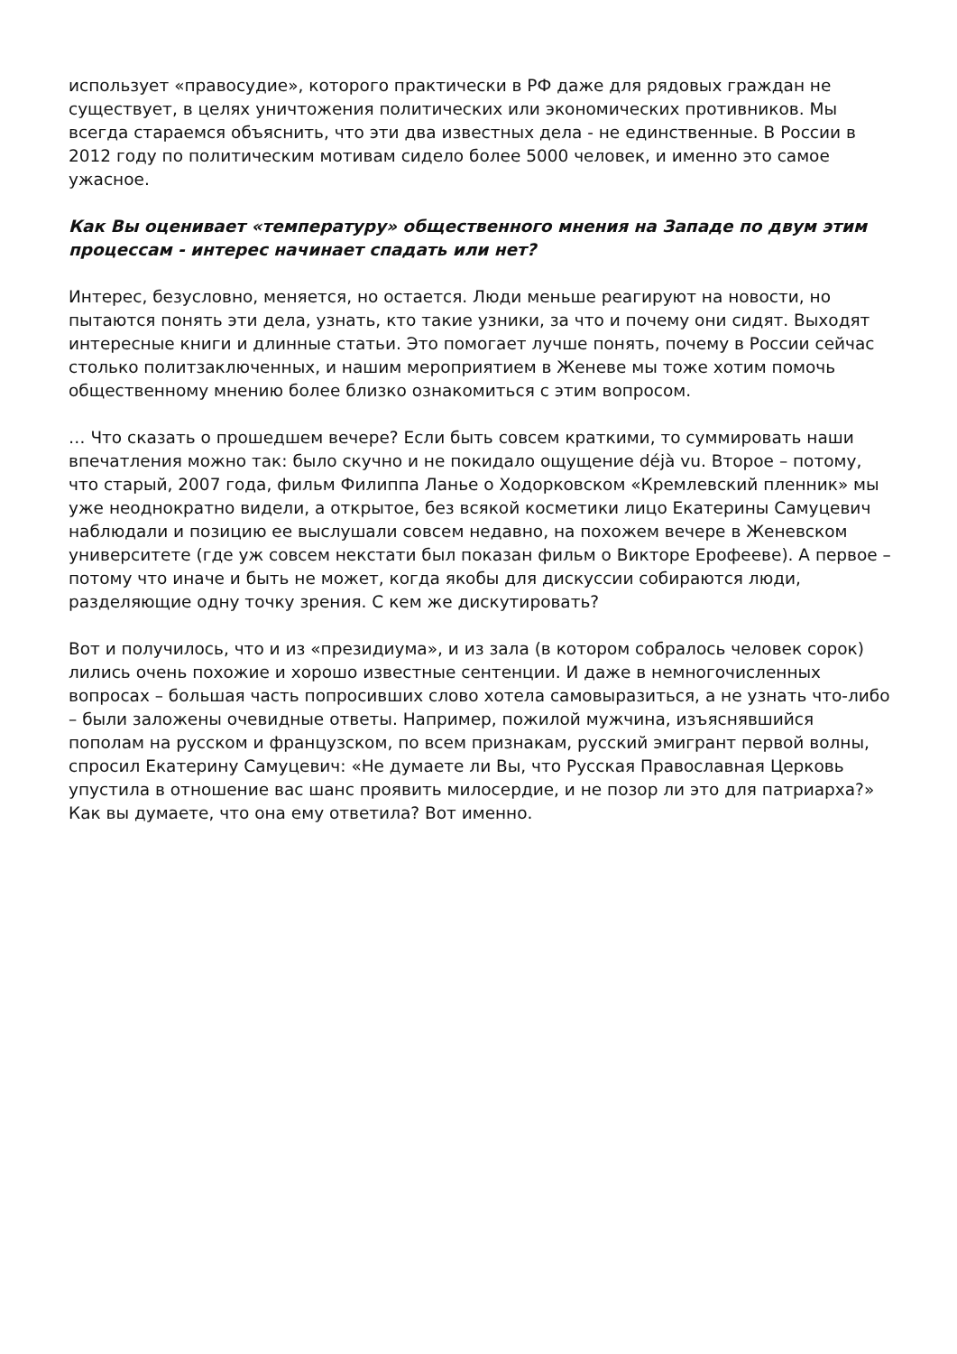использует «правосудие», которого практически в РФ даже для рядовых граждан не существует, в целях уничтожения политических или экономических противников. Мы всегда стараемся объяснить, что эти два известных дела - не единственные. В России в 2012 году по политическим мотивам сидело более 5000 человек, и именно это самое ужасное.
Как Вы оценивает «температуру» общественного мнения на Западе по двум этим процессам - интерес начинает спадать или нет?
Интерес, безусловно, меняется, но остается. Люди меньше реагируют на новости, но пытаются понять эти дела, узнать, кто такие узники, за что и почему они сидят. Выходят интересные книги и длинные статьи. Это помогает лучше понять, почему в России сейчас столько политзаключенных, и нашим мероприятием в Женеве мы тоже хотим помочь общественному мнению более близко ознакомиться с этим вопросом.
… Что сказать о прошедшем вечере? Если быть совсем краткими, то суммировать наши впечатления можно так: было скучно и не покидало ощущение déjà vu. Второе – потому, что старый, 2007 года, фильм Филиппа Ланье о Ходорковском «Кремлевский пленник» мы уже неоднократно видели, а открытое, без всякой косметики лицо Екатерины Самуцевич наблюдали и позицию ее выслушали совсем недавно, на похожем вечере в Женевском университете (где уж совсем некстати был показан фильм о Викторе Ерофееве). А первое – потому что иначе и быть не может, когда якобы для дискуссии собираются люди, разделяющие одну точку зрения. С кем же дискутировать?
Вот и получилось, что и из «президиума», и из зала (в котором собралось человек сорок) лились очень похожие и хорошо известные сентенции. И даже в немногочисленных вопросах – большая часть попросивших слово хотела самовыразиться, а не узнать что-либо – были заложены очевидные ответы. Например, пожилой мужчина, изъяснявшийся пополам на русском и французском, по всем признакам, русский эмигрант первой волны, спросил Екатерину Самуцевич: «Не думаете ли Вы, что Русская Православная Церковь упустила в отношение вас шанс проявить милосердие, и не позор ли это для патриарха?» Как вы думаете, что она ему ответила? Вот именно.